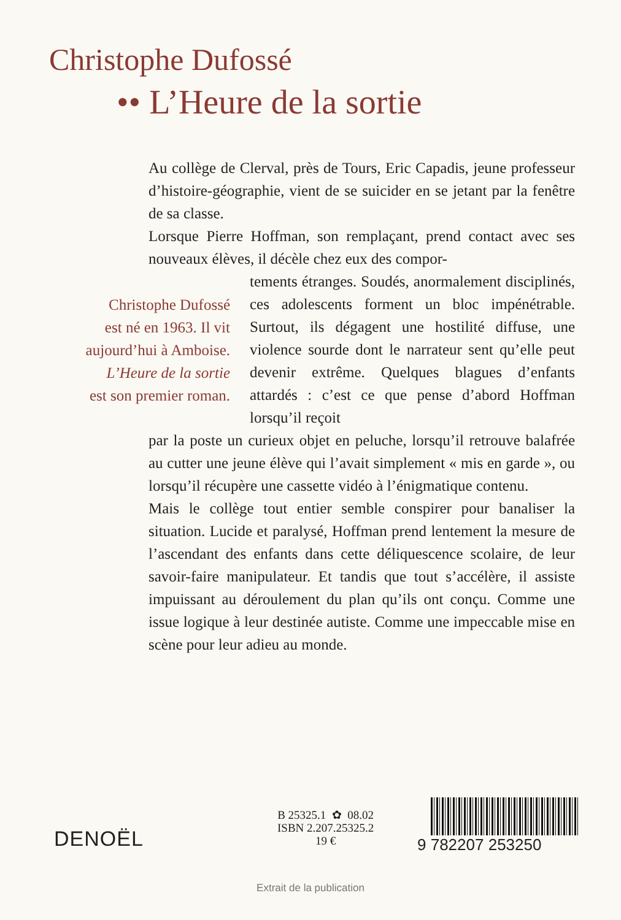Christophe Dufossé
•• L’Heure de la sortie
Au collège de Clerval, près de Tours, Eric Capadis, jeune professeur d’histoire-géographie, vient de se suicider en se jetant par la fenêtre de sa classe.
Lorsque Pierre Hoffman, son remplaçant, prend contact avec ses nouveaux élèves, il décèle chez eux des compor-
tements étranges. Soudés, anormalement disciplinés, ces adolescents forment un bloc impénétrable. Surtout, ils dégagent une hostilité diffuse, une violence sourde dont le narrateur sent qu’elle peut devenir extrême. Quelques blagues d’enfants attardés : c’est ce que pense d’abord Hoffman lorsqu’il reçoit
par la poste un curieux objet en peluche, lorsqu’il retrouve balafrée au cutter une jeune élève qui l’avait simplement « mis en garde », ou lorsqu’il récupère une cassette vidéo à l’énigmatique contenu.
Mais le collège tout entier semble conspirer pour banaliser la situation. Lucide et paralysé, Hoffman prend lentement la mesure de l’ascendant des enfants dans cette déliquescence scolaire, de leur savoir-faire manipulateur. Et tandis que tout s’accélère, il assiste impuissant au déroulement du plan qu’ils ont conçu. Comme une issue logique à leur destinée autiste. Comme une impeccable mise en scène pour leur adieu au monde.
Christophe Dufossé
est né en 1963. Il vit
aujourd’hui à Amboise.
L’Heure de la sortie
est son premier roman.
DENOËL
B 25325.1 ✿ 08.02
ISBN 2.207.25325.2
19 €
9 782207 253250
Extrait de la publication